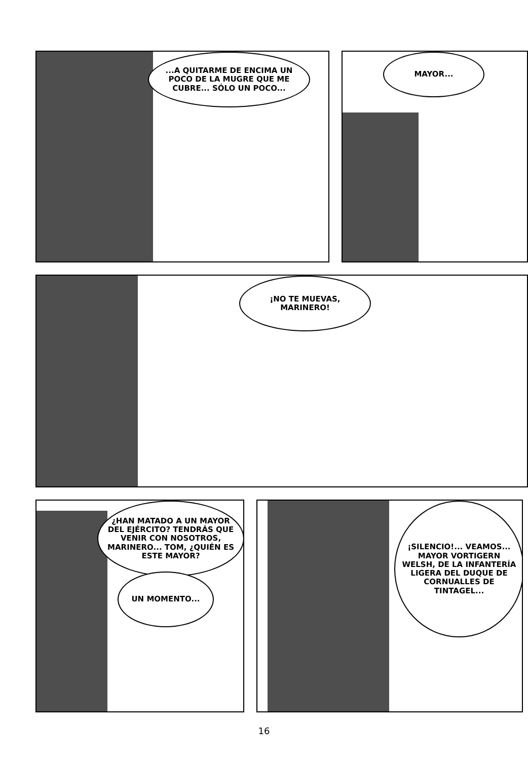...A QUITARME DE ENCIMA UN POCO DE LA MUGRE QUE ME CUBRE... SÓLO UN POCO...
MAYOR...
¡NO TE MUEVAS, MARINERO!
¿HAN MATADO A UN MAYOR DEL EJÉRCITO? TENDRÁS QUE VENIR CON NOSOTROS, MARINERO... TOM, ¿QUIÉN ES ESTE MAYOR?
UN MOMENTO...
¡SILENCIO!... VEAMOS... MAYOR VORTIGERN WELSH, DE LA INFANTERÍA LIGERA DEL DUQUE DE CORNUALLES DE TINTAGEL...
16